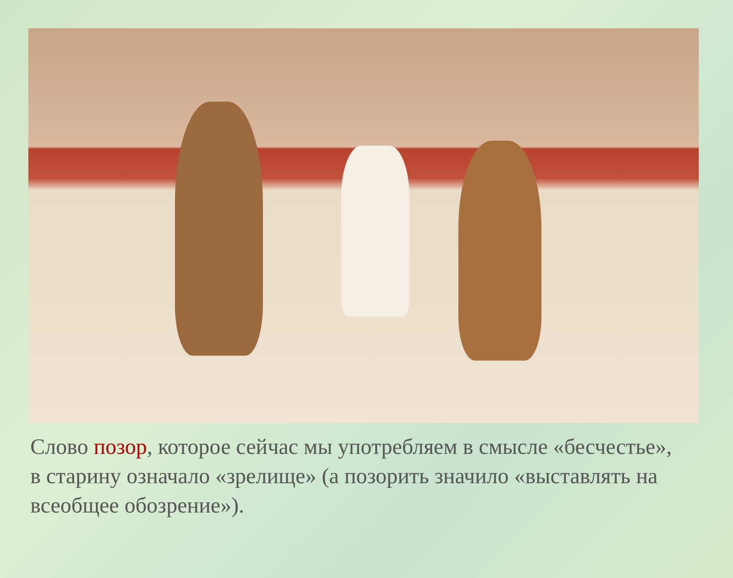Слово позор, которое сейчас мы употребляем в смысле «бесчестье», в старину означало «зрелище» (а позорить значило «выставлять на всеобщее обозрение»).